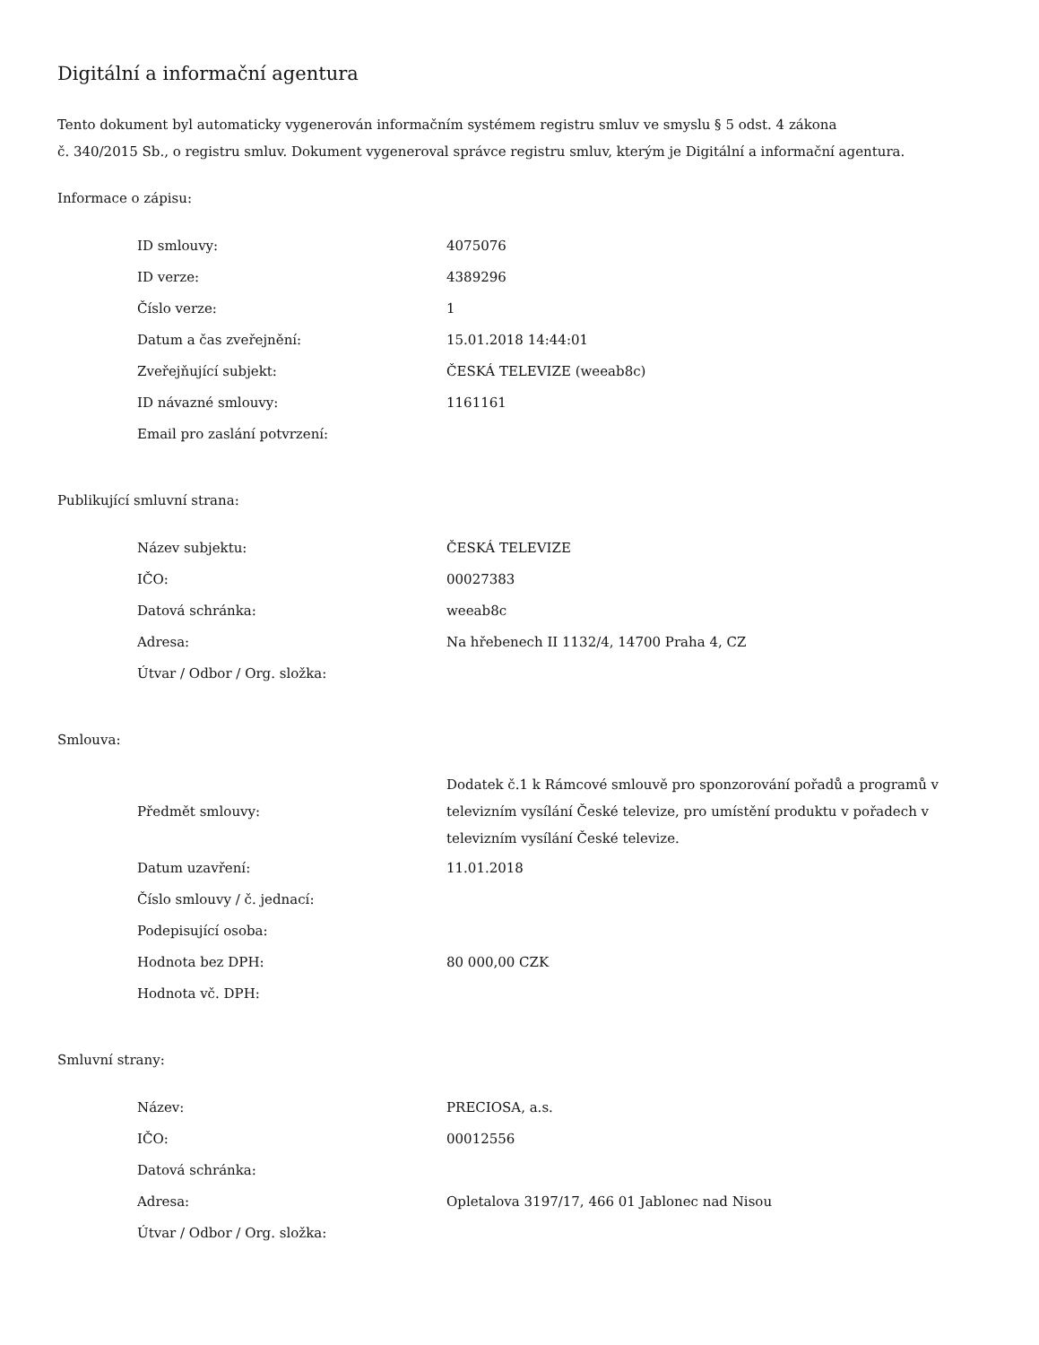Digitální a informační agentura
Tento dokument byl automaticky vygenerován informačním systémem registru smluv ve smyslu § 5 odst. 4 zákona
č. 340/2015 Sb., o registru smluv. Dokument vygeneroval správce registru smluv, kterým je Digitální a informační agentura.
Informace o zápisu:
| ID smlouvy: | 4075076 |
| ID verze: | 4389296 |
| Číslo verze: | 1 |
| Datum a čas zveřejnění: | 15.01.2018 14:44:01 |
| Zveřejňující subjekt: | ČESKÁ TELEVIZE (weeab8c) |
| ID návazné smlouvy: | 1161161 |
| Email pro zaslání potvrzení: | |
Publikující smluvní strana:
| Název subjektu: | ČESKÁ TELEVIZE |
| IČO: | 00027383 |
| Datová schránka: | weeab8c |
| Adresa: | Na hřebenech II 1132/4, 14700 Praha 4, CZ |
| Útvar / Odbor / Org. složka: | |
Smlouva:
| Předmět smlouvy: | Dodatek č.1 k Rámcové smlouvě pro sponzorování pořadů a programů v televizním vysílání České televize, pro umístění produktu v pořadech v televizním vysílání České televize. |
| Datum uzavření: | 11.01.2018 |
| Číslo smlouvy / č. jednací: | |
| Podepisující osoba: | |
| Hodnota bez DPH: | 80 000,00 CZK |
| Hodnota vč. DPH: | |
Smluvní strany:
| Název: | PRECIOSA, a.s. |
| IČO: | 00012556 |
| Datová schránka: | |
| Adresa: | Opletalova 3197/17, 466 01 Jablonec nad Nisou |
| Útvar / Odbor / Org. složka: | |